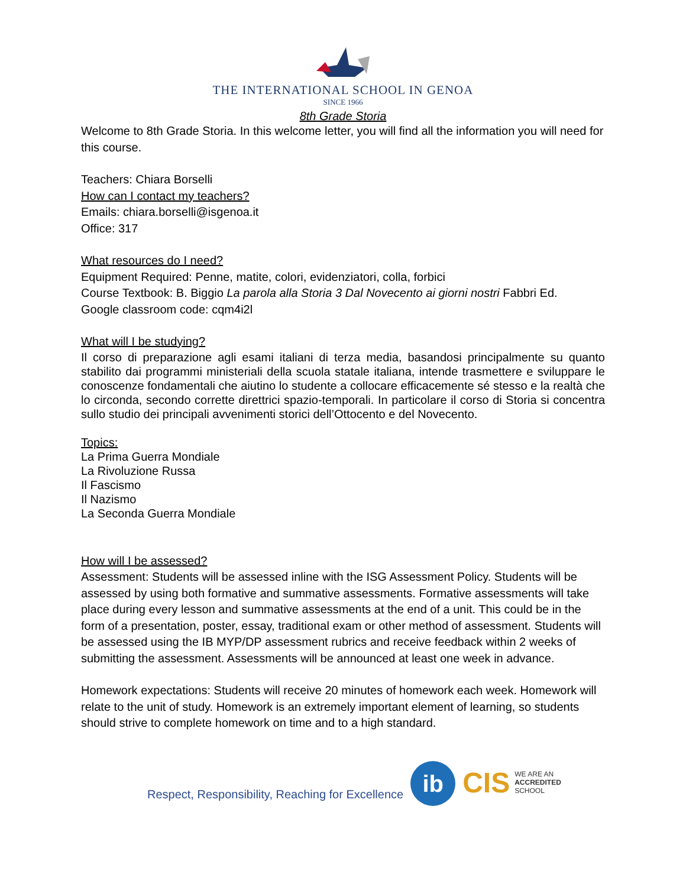THE INTERNATIONAL SCHOOL IN GENOA
SINCE 1966
8th Grade Storia
Welcome to 8th Grade Storia. In this welcome letter, you will find all the information you will need for this course.
Teachers: Chiara Borselli
How can I contact my teachers?
Emails: chiara.borselli@isgenoa.it
Office: 317
What resources do I need?
Equipment Required: Penne, matite, colori, evidenziatori, colla, forbici
Course Textbook: B. Biggio La parola alla Storia 3 Dal Novecento ai giorni nostri Fabbri Ed.
Google classroom code: cqm4i2l
What will I be studying?
Il corso di preparazione agli esami italiani di terza media, basandosi principalmente su quanto stabilito dai programmi ministeriali della scuola statale italiana, intende trasmettere e sviluppare le conoscenze fondamentali che aiutino lo studente a collocare efficacemente sé stesso e la realtà che lo circonda, secondo corrette direttrici spazio-temporali. In particolare il corso di Storia si concentra sullo studio dei principali avvenimenti storici dell’Ottocento e del Novecento.
Topics:
La Prima Guerra Mondiale
La Rivoluzione Russa
Il Fascismo
Il Nazismo
La Seconda Guerra Mondiale
How will I be assessed?
Assessment: Students will be assessed inline with the ISG Assessment Policy. Students will be assessed by using both formative and summative assessments. Formative assessments will take place during every lesson and summative assessments at the end of a unit. This could be in the form of a presentation, poster, essay, traditional exam or other method of assessment. Students will be assessed using the IB MYP/DP assessment rubrics and receive feedback within 2 weeks of submitting the assessment. Assessments will be announced at least one week in advance.
Homework expectations: Students will receive 20 minutes of homework each week. Homework will relate to the unit of study. Homework is an extremely important element of learning, so students should strive to complete homework on time and to a high standard.
Respect, Responsibility, Reaching for Excellence
ib
CIS WE ARE AN
ACCREDITED
SCHOOL